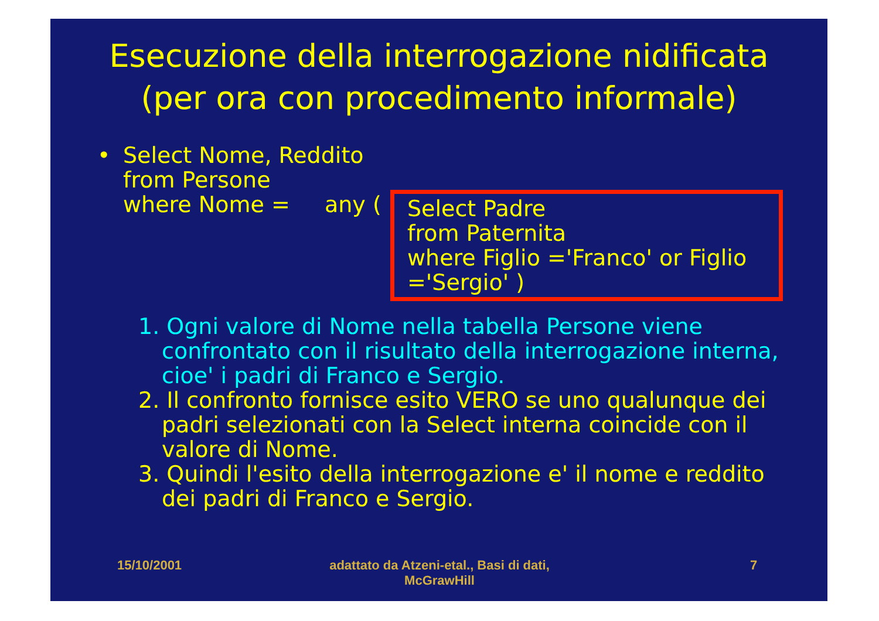Esecuzione della interrogazione nidificata
(per ora con procedimento informale)
•
Select Nome, Reddito
from Persone
where Nome =
any (
Select Padre
from Paternita
where Figlio ='Franco' or Figlio ='Sergio' )
1. Ogni valore di Nome nella tabella Persone viene confrontato con il risultato della interrogazione interna, cioe' i padri di Franco e Sergio.
2. Il confronto fornisce esito VERO se uno qualunque dei padri selezionati con la Select interna coincide con il valore di Nome.
3. Quindi l'esito della interrogazione e' il nome e reddito dei padri di Franco e Sergio.
15/10/2001 adattato da Atzeni-etal., Basi di dati, McGrawHill 7